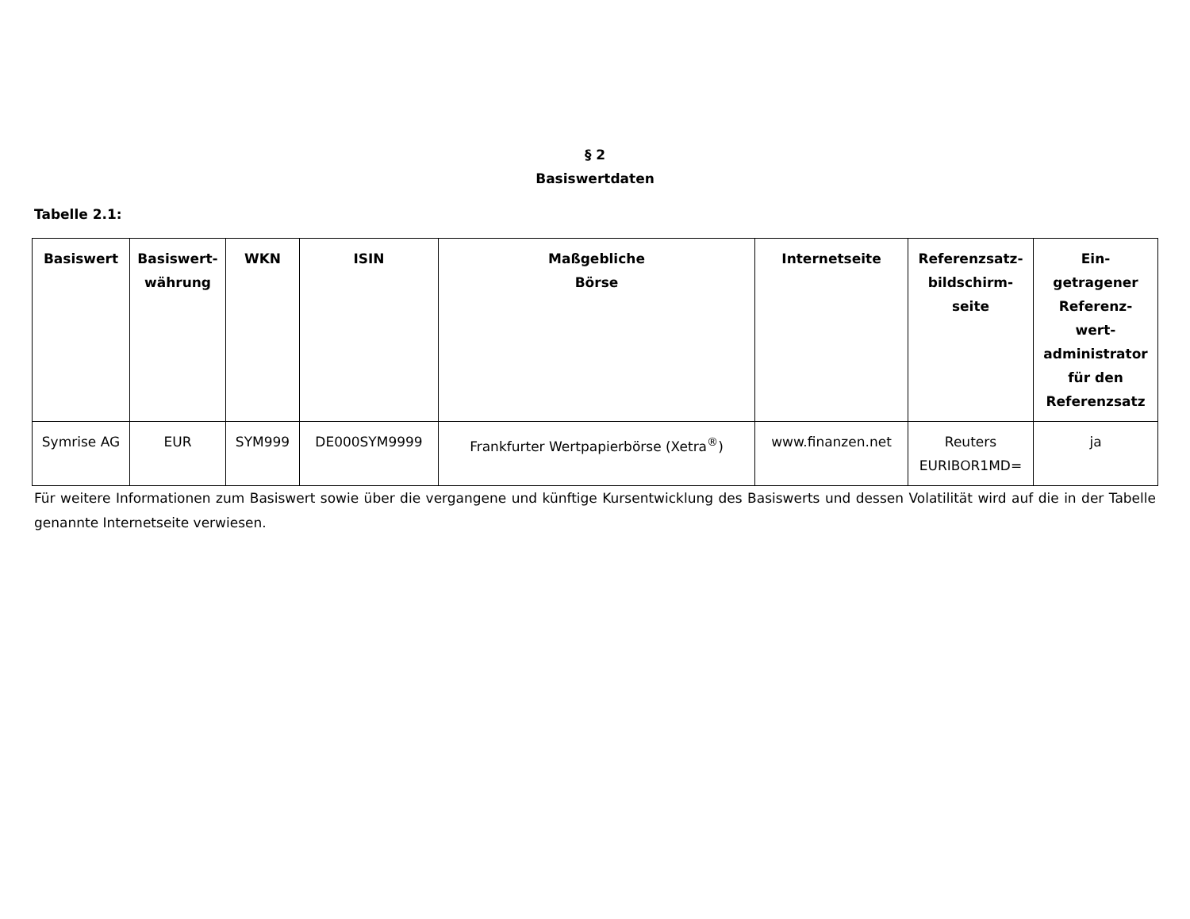§ 2
Basiswertdaten
Tabelle 2.1:
| Basiswert | Basiswert- währung | WKN | ISIN | Maßgebliche Börse | Internetseite | Referenzsatz- bildschirm- seite | Ein- getragener Referenz- wert- administrator für den Referenzsatz |
| --- | --- | --- | --- | --- | --- | --- | --- |
| Symrise AG | EUR | SYM999 | DE000SYM9999 | Frankfurter Wertpapierbörse (Xetra<sup>®</sup>) | www.finanzen.net | Reuters EURIBOR1MD= | ja |
Für weitere Informationen zum Basiswert sowie über die vergangene und künftige Kursentwicklung des Basiswerts und dessen Volatilität wird auf die in der Tabelle genannte Internetseite verwiesen.